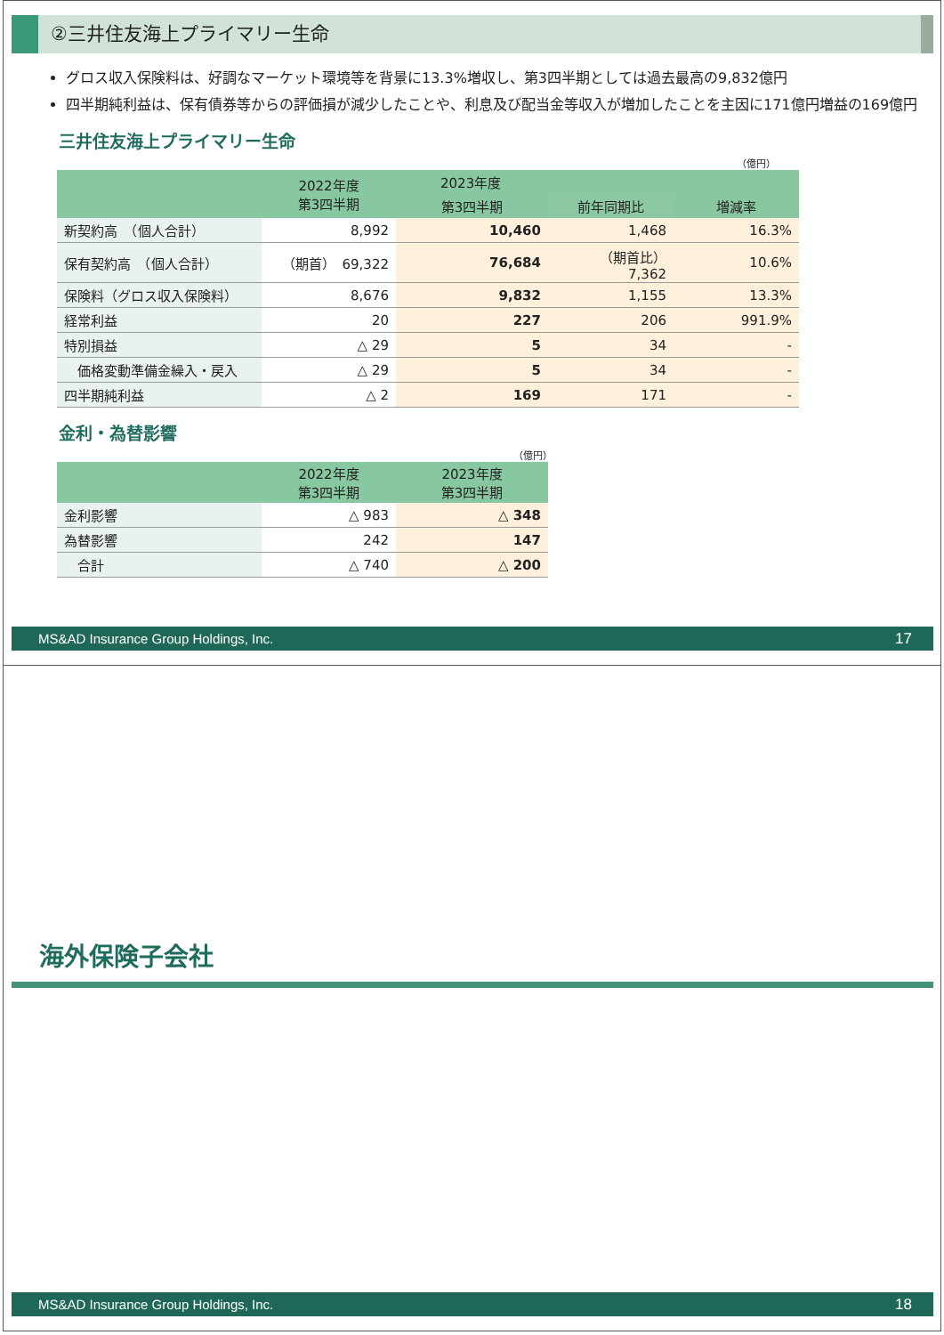②三井住友海上プライマリー生命
グロス収入保険料は、好調なマーケット環境等を背景に13.3%増収し、第3四半期としては過去最高の9,832億円
四半期純利益は、保有債券等からの評価損が減少したことや、利息及び配当金等収入が増加したことを主因に171億円増益の169億円
三井住友海上プライマリー生命
（億円）
| | 2022年度 第3四半期 | 2023年度 | | |
| --- | --- | --- | --- | --- |
| | | 第3四半期 | 前年同期比 | 増減率 |
| 新契約高 （個人合計） | 8,992 | 10,460 | 1,468 | 16.3% |
| 保有契約高 （個人合計） | （期首） 69,322 | 76,684 | （期首比） 7,362 | 10.6% |
| 保険料（グロス収入保険料） | 8,676 | 9,832 | 1,155 | 13.3% |
| 経常利益 | 20 | 227 | 206 | 991.9% |
| 特別損益 | △ 29 | 5 | 34 | - |
| 価格変動準備金繰入・戻入 | △ 29 | 5 | 34 | - |
| 四半期純利益 | △ 2 | 169 | 171 | - |
金利・為替影響
（億円）
| | 2022年度 第3四半期 | 2023年度 第3四半期 |
| --- | --- | --- |
| 金利影響 | △ 983 | △ 348 |
| 為替影響 | 242 | 147 |
| 合計 | △ 740 | △ 200 |
MS&AD Insurance Group Holdings, Inc. 17
海外保険子会社
MS&AD Insurance Group Holdings, Inc. 18